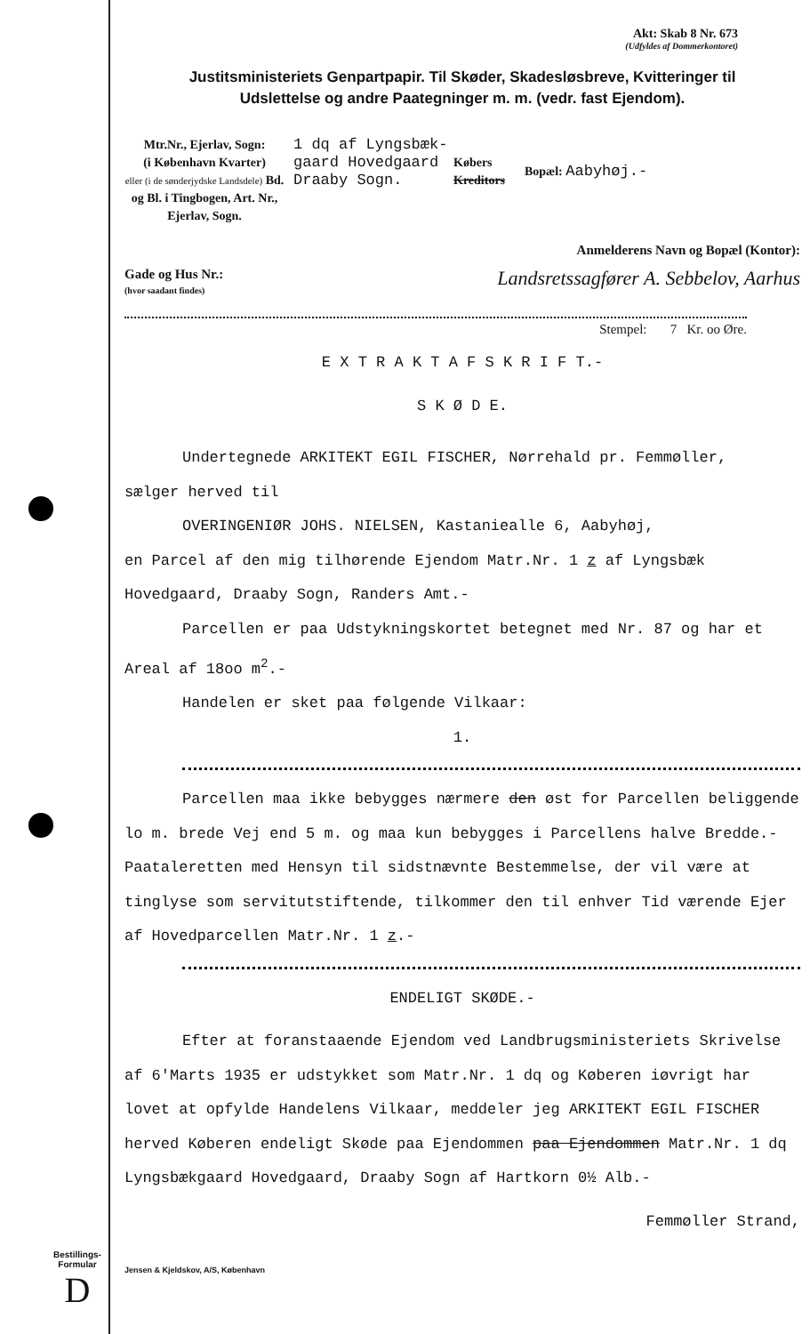Akt: Skab 8 Nr. 673
(Udfyldes af Dommerkontoret)
Justitsministeriets Genpartpapir. Til Skøder, Skadesløsbreve, Kvitteringer til
Udslettelse og andre Paategninger m. m. (vedr. fast Ejendom).
Mtr.Nr., Ejerlav, Sogn:
(i København Kvarter)
eller (i de sønderjydske Landsdele) Bd. og Bl. i Tingbogen, Art. Nr., Ejerlav, Sogn.
1 dq af Lyngsbæk-gaard Hovedgaard Draaby Sogn.
Købers
Kreditors
Bopæl: Aabyhøj.-
Anmelderens Navn og Bopæl (Kontor):
Gade og Hus Nr.:
(hvor saadant findes)
Landsretssagfører A. Sebbelov, Aarhus
Stempel: 7 Kr. oo Øre.
E X T R A K T A F S K R I F T.-
S K Ø D E.
Undertegnede ARKITEKT EGIL FISCHER, Nørrehald pr. Femmøller,
sælger herved til
OVERINGENIØR JOHS. NIELSEN, Kastaniealle 6, Aabyhøj,
en Parcel af den mig tilhørende Ejendom Matr.Nr. 1 z af Lyngsbæk Hovedgaard, Draaby Sogn, Randers Amt.-
Parcellen er paa Udstykningskortet betegnet med Nr. 87 og har et Areal af 18oo m<sup>2</sup>.-
Handelen er sket paa følgende Vilkaar:
1.
Parcellen maa ikke bebygges nærmere den øst for Parcellen beliggende lo m. brede Vej end 5 m. og maa kun bebygges i Parcellens halve Bredde.- Paataleretten med Hensyn til sidstnævnte Bestemmelse, der vil være at tinglyse som servitutstiftende, tilkommer den til enhver Tid værende Ejer af Hovedparcellen Matr.Nr. 1 z.-
ENDELIGT SKØDE.-
Efter at foranstaaende Ejendom ved Landbrugsministeriets Skrivelse af 6'Marts 1935 er udstykket som Matr.Nr. 1 dq og Køberen iøvrigt har lovet at opfylde Handelens Vilkaar, meddeler jeg ARKITEKT EGIL FISCHER herved Køberen endeligt Skøde paa Ejendommen paa Ejendommen Matr.Nr. 1 dq Lyngsbækgaard Hovedgaard, Draaby Sogn af Hartkorn 0½ Alb.-
Femmøller Strand,
Jensen & Kjeldskov, A/S, København
Bestillings-
Formular
D